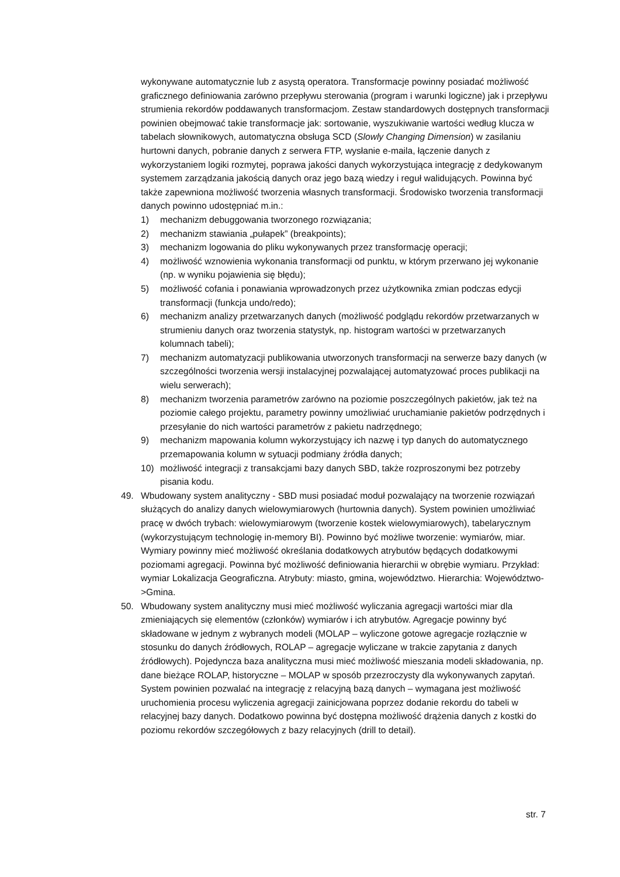wykonywane automatycznie lub z asystą operatora. Transformacje powinny posiadać możliwość graficznego definiowania zarówno przepływu sterowania (program i warunki logiczne) jak i przepływu strumienia rekordów poddawanych transformacjom. Zestaw standardowych dostępnych transformacji powinien obejmować takie transformacje jak: sortowanie, wyszukiwanie wartości według klucza w tabelach słownikowych, automatyczna obsługa SCD (Slowly Changing Dimension) w zasilaniu hurtowni danych, pobranie danych z serwera FTP, wysłanie e-maila, łączenie danych z wykorzystaniem logiki rozmytej, poprawa jakości danych wykorzystująca integrację z dedykowanym systemem zarządzania jakością danych oraz jego bazą wiedzy i reguł walidujących. Powinna być także zapewniona możliwość tworzenia własnych transformacji. Środowisko tworzenia transformacji danych powinno udostępniać m.in.:
1) mechanizm debuggowania tworzonego rozwiązania;
2) mechanizm stawiania „pułapek” (breakpoints);
3) mechanizm logowania do pliku wykonywanych przez transformację operacji;
4) możliwość wznowienia wykonania transformacji od punktu, w którym przerwano jej wykonanie (np. w wyniku pojawienia się błędu);
5) możliwość cofania i ponawiania wprowadzonych przez użytkownika zmian podczas edycji transformacji (funkcja undo/redo);
6) mechanizm analizy przetwarzanych danych (możliwość podglądu rekordów przetwarzanych w strumieniu danych oraz tworzenia statystyk, np. histogram wartości w przetwarzanych kolumnach tabeli);
7) mechanizm automatyzacji publikowania utworzonych transformacji na serwerze bazy danych (w szczególności tworzenia wersji instalacyjnej pozwalającej automatyzować proces publikacji na wielu serwerach);
8) mechanizm tworzenia parametrów zarówno na poziomie poszczególnych pakietów, jak też na poziomie całego projektu, parametry powinny umożliwiać uruchamianie pakietów podrzędnych i przesyłanie do nich wartości parametrów z pakietu nadrzędnego;
9) mechanizm mapowania kolumn wykorzystujący ich nazwę i typ danych do automatycznego przemapowania kolumn w sytuacji podmiany źródła danych;
10) możliwość integracji z transakcjami bazy danych SBD, także rozproszonymi bez potrzeby pisania kodu.
49. Wbudowany system analityczny - SBD musi posiadać moduł pozwalający na tworzenie rozwiązań służących do analizy danych wielowymiarowych (hurtownia danych). System powinien umożliwiać pracę w dwóch trybach: wielowymiarowym (tworzenie kostek wielowymiarowych), tabelarycznym (wykorzystującym technologię in-memory BI). Powinno być możliwe tworzenie: wymiarów, miar. Wymiary powinny mieć możliwość określania dodatkowych atrybutów będących dodatkowymi poziomami agregacji. Powinna być możliwość definiowania hierarchii w obrębie wymiaru. Przykład: wymiar Lokalizacja Geograficzna. Atrybuty: miasto, gmina, województwo. Hierarchia: Województwo->Gmina.
50. Wbudowany system analityczny musi mieć możliwość wyliczania agregacji wartości miar dla zmieniających się elementów (członków) wymiarów i ich atrybutów. Agregacje powinny być składowane w jednym z wybranych modeli (MOLAP – wyliczone gotowe agregacje rozłącznie w stosunku do danych źródłowych, ROLAP – agregacje wyliczane w trakcie zapytania z danych źródłowych). Pojedyncza baza analityczna musi mieć możliwość mieszania modeli składowania, np. dane bieżące ROLAP, historyczne – MOLAP w sposób przezroczysty dla wykonywanych zapytań. System powinien pozwalać na integrację z relacyjną bazą danych – wymagana jest możliwość uruchomienia procesu wyliczenia agregacji zainicjowana poprzez dodanie rekordu do tabeli w relacyjnej bazy danych. Dodatkowo powinna być dostępna możliwość drążenia danych z kostki do poziomu rekordów szczegółowych z bazy relacyjnych (drill to detail).
str. 7